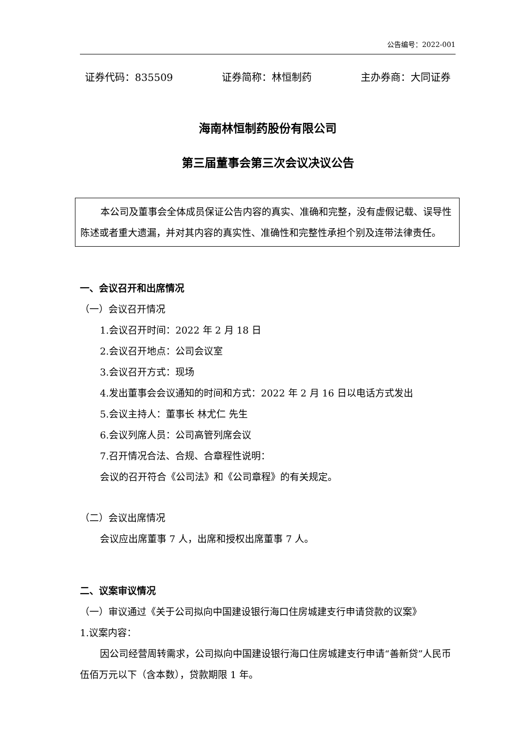公告编号：2022-001
证券代码：835509 证券简称：林恒制药 主办券商：大同证券
海南林恒制药股份有限公司
第三届董事会第三次会议决议公告
本公司及董事会全体成员保证公告内容的真实、准确和完整，没有虚假记载、误导性陈述或者重大遗漏，并对其内容的真实性、准确性和完整性承担个别及连带法律责任。
一、会议召开和出席情况
（一）会议召开情况
1.会议召开时间：2022 年 2 月 18 日
2.会议召开地点：公司会议室
3.会议召开方式：现场
4.发出董事会会议通知的时间和方式：2022 年 2 月 16 日以电话方式发出
5.会议主持人：董事长 林尤仁 先生
6.会议列席人员：公司高管列席会议
7.召开情况合法、合规、合章程性说明：
会议的召开符合《公司法》和《公司章程》的有关规定。
（二）会议出席情况
会议应出席董事 7 人，出席和授权出席董事 7 人。
二、议案审议情况
（一）审议通过《关于公司拟向中国建设银行海口住房城建支行申请贷款的议案》
1.议案内容：
因公司经营周转需求，公司拟向中国建设银行海口住房城建支行申请“善新贷”人民币伍佰万元以下（含本数），贷款期限 1 年。